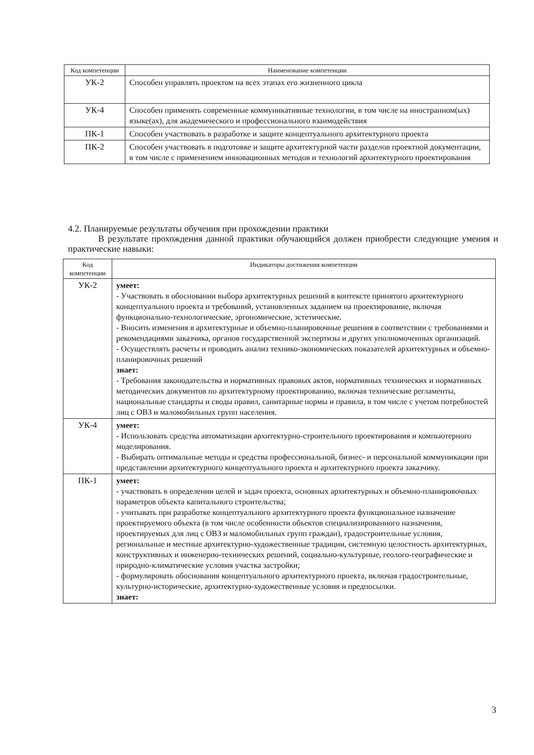| Код компетенции | Наименование компетенции |
| --- | --- |
| УК-2 | Способен управлять проектом на всех этапах его жизненного цикла |
| УК-4 | Способен применять современные коммуникативные технологии, в том числе на иностранном(ых) языке(ах), для академического и профессионального взаимодействия |
| ПК-1 | Способен участвовать в разработке и защите концептуального архитектурного проекта |
| ПК-2 | Способен участвовать в подготовке и защите архитектурной части разделов проектной документации, в том числе с применением инновационных методов и технологий архитектурного проектирования |
4.2. Планируемые результаты обучения при прохождении практики
В результате прохождения данной практики обучающийся должен приобрести следующие умения и практические навыки:
| Код компетенции | Индикаторы достижения компетенции |
| --- | --- |
| УК-2 | умеет: - Участвовать в обосновании выбора архитектурных решений в контексте принятого архитектурного концептуального проекта и требований, установленных заданием на проектирование, включая функционально-технологические, эргономические, эстетические. - Вносить изменения в архитектурные и объемно-планировочные решения в соответствии с требованиями и рекомендациями заказчика, органов государственной экспертизы и других уполномоченных организаций. - Осуществлять расчеты и проводить анализ технико-экономических показателей архитектурных и объемно-планировочных решений знает: - Требования законодательства и нормативных правовых актов, нормативных технических и нормативных методических документов по архитектурному проектированию, включая технические регламенты, национальные стандарты и своды правил, санитарные нормы и правила, в том числе с учетом потребностей лиц с ОВЗ и маломобильных групп населения. |
| УК-4 | умеет: - Использовать средства автоматизации архитектурно-строительного проектирования и компьютерного моделирования. - Выбирать оптимальные методы и средства профессиональной, бизнес- и персональной коммуникации при представлении архитектурного концептуального проекта и архитектурного проекта заказчику. |
| ПК-1 | умеет: - участвовать в определении целей и задач проекта, основных архитектурных и объемно-планировочных параметров объекта капитального строительства; - учитывать при разработке концептуального архитектурного проекта функциональное назначение проектируемого объекта (в том числе особенности объектов специализированного назначения, проектируемых для лиц с ОВЗ и маломобильных групп граждан), градостроительные условия, региональные и местные архитектурно-художественные традиции, системную целостность архитектурных, конструктивных и инженерно-технических решений, социально-культурные, геолого-географические и природно-климатические условия участка застройки; - формулировать обоснования концептуального архитектурного проекта, включая градостроительные, культурно-исторические, архитектурно-художественные условия и предпосылки. знает: |
3